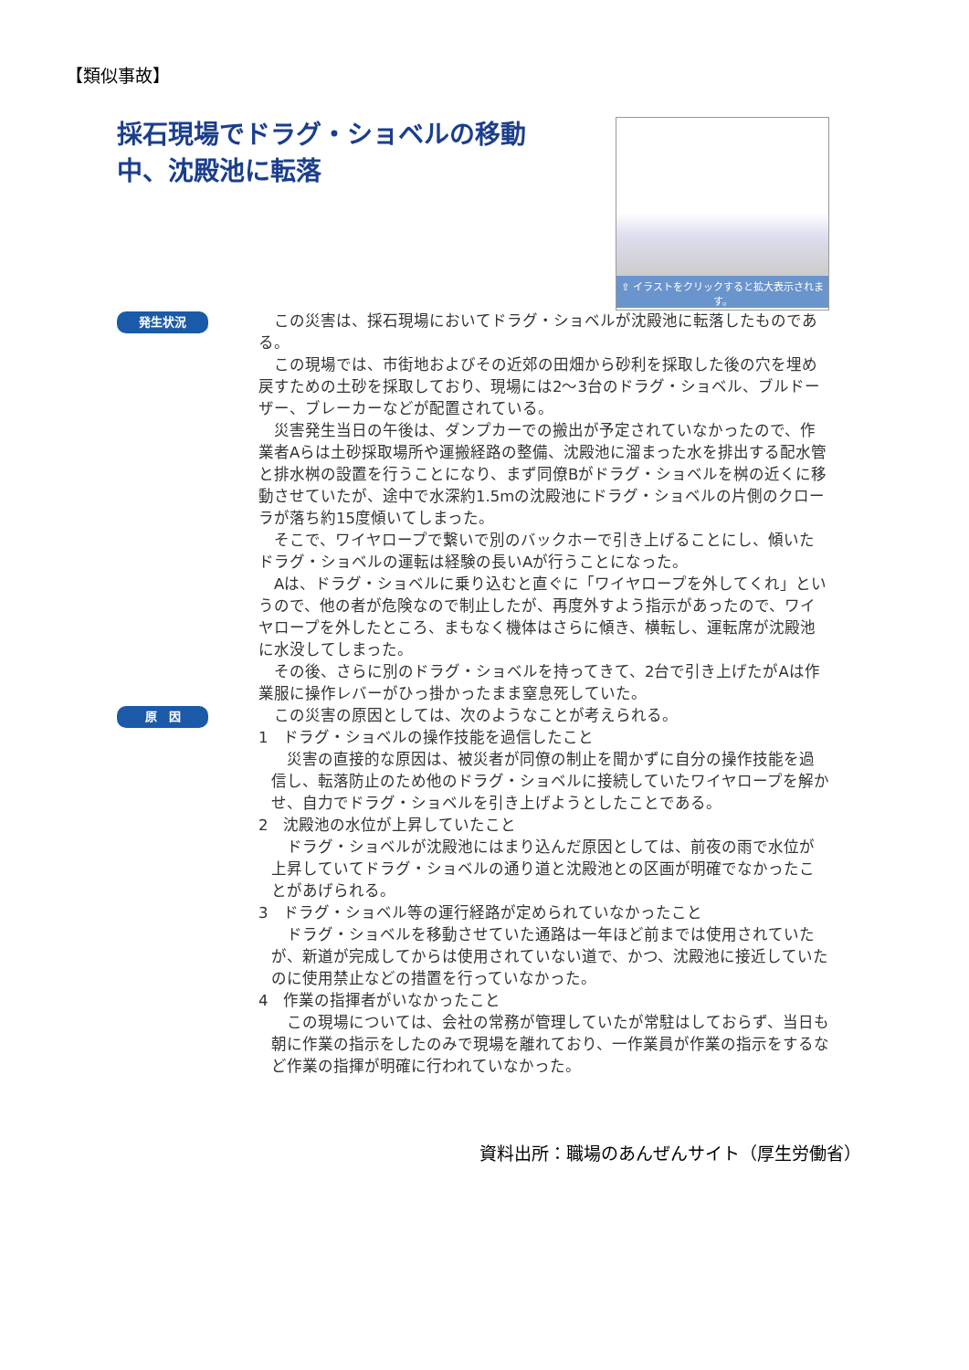【類似事故】
採石現場でドラグ・ショベルの移動中、沈殿池に転落
⇧ イラストをクリックすると拡大表示されます。
発生状況
　この災害は、採石現場においてドラグ・ショベルが沈殿池に転落したものである。
　この現場では、市街地およびその近郊の田畑から砂利を採取した後の穴を埋め戻すための土砂を採取しており、現場には2～3台のドラグ・ショベル、ブルドーザー、ブレーカーなどが配置されている。
　災害発生当日の午後は、ダンプカーでの搬出が予定されていなかったので、作業者Aらは土砂採取場所や運搬経路の整備、沈殿池に溜まった水を排出する配水管と排水桝の設置を行うことになり、まず同僚Bがドラグ・ショベルを桝の近くに移動させていたが、途中で水深約1.5mの沈殿池にドラグ・ショベルの片側のクローラが落ち約15度傾いてしまった。
　そこで、ワイヤロープで繋いで別のバックホーで引き上げることにし、傾いたドラグ・ショベルの運転は経験の長いAが行うことになった。
　Aは、ドラグ・ショベルに乗り込むと直ぐに「ワイヤロープを外してくれ」というので、他の者が危険なので制止したが、再度外すよう指示があったので、ワイヤロープを外したところ、まもなく機体はさらに傾き、横転し、運転席が沈殿池に水没してしまった。
　その後、さらに別のドラグ・ショベルを持ってきて、2台で引き上げたがAは作業服に操作レバーがひっ掛かったまま窒息死していた。
原　因
　この災害の原因としては、次のようなことが考えられる。
1　ドラグ・ショベルの操作技能を過信したこと
　災害の直接的な原因は、被災者が同僚の制止を聞かずに自分の操作技能を過信し、転落防止のため他のドラグ・ショベルに接続していたワイヤロープを解かせ、自力でドラグ・ショベルを引き上げようとしたことである。
2　沈殿池の水位が上昇していたこと
　ドラグ・ショベルが沈殿池にはまり込んだ原因としては、前夜の雨で水位が上昇していてドラグ・ショベルの通り道と沈殿池との区画が明確でなかったことがあげられる。
3　ドラグ・ショベル等の運行経路が定められていなかったこと
　ドラグ・ショベルを移動させていた通路は一年ほど前までは使用されていたが、新道が完成してからは使用されていない道で、かつ、沈殿池に接近していたのに使用禁止などの措置を行っていなかった。
4　作業の指揮者がいなかったこと
　この現場については、会社の常務が管理していたが常駐はしておらず、当日も朝に作業の指示をしたのみで現場を離れており、一作業員が作業の指示をするなど作業の指揮が明確に行われていなかった。
資料出所：職場のあんぜんサイト（厚生労働省）